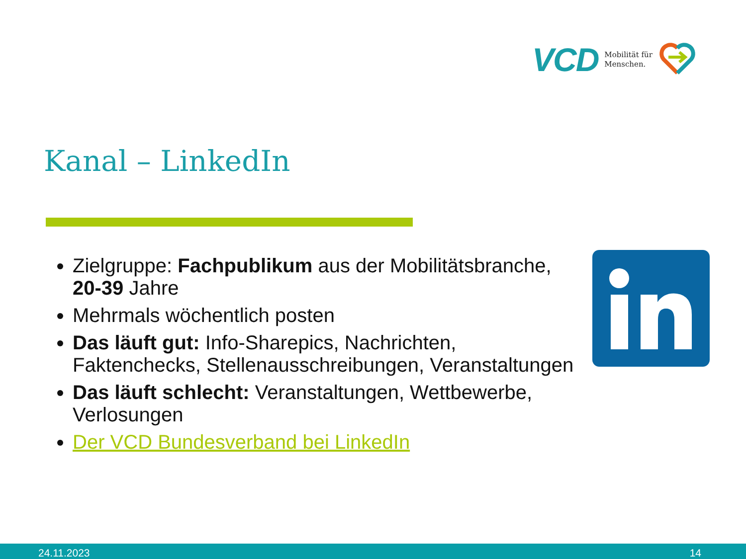VCD Mobilität für
Menschen.
Kanal – LinkedIn
Zielgruppe: Fachpublikum aus der Mobilitätsbranche, 20-39 Jahre
Mehrmals wöchentlich posten
Das läuft gut: Info-Sharepics, Nachrichten, Faktenchecks, Stellenausschreibungen, Veranstaltungen
Das läuft schlecht: Veranstaltungen, Wettbewerbe, Verlosungen
Der VCD Bundesverband bei LinkedIn
24.11.2023 14